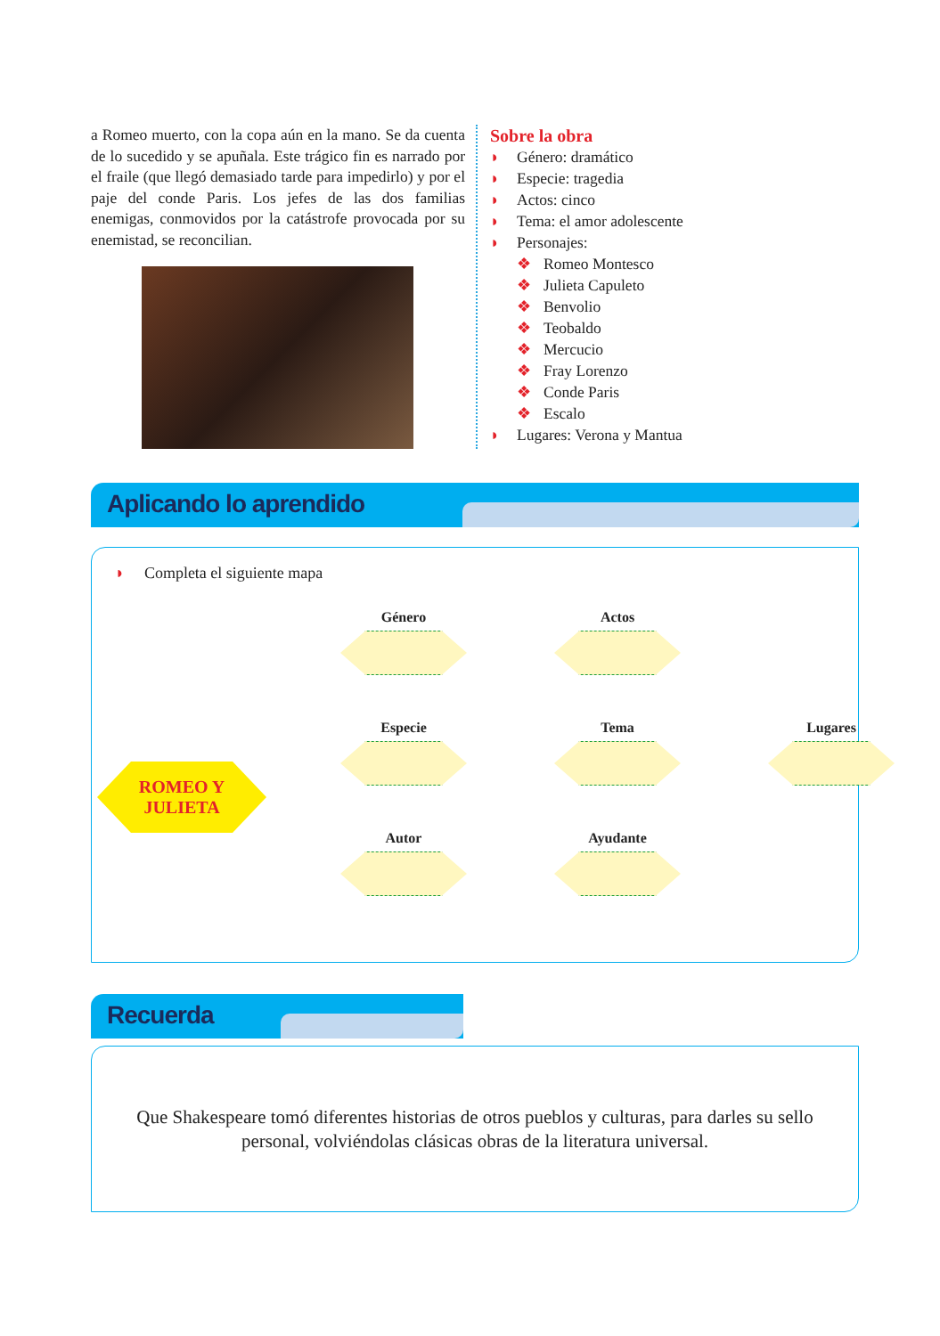a Romeo muerto, con la copa aún en la mano. Se da cuenta de lo sucedido y se apuñala. Este trágico fin es narrado por el fraile (que llegó demasiado tarde para impedirlo) y por el paje del conde Paris. Los jefes de las dos familias enemigas, conmovidos por la catástrofe provocada por su enemistad, se reconcilian.
Sobre la obra
◗ Género: dramático
◗ Especie: tragedia
◗ Actos: cinco
◗ Tema: el amor adolescente
◗ Personajes:
❖ Romeo Montesco
❖ Julieta Capuleto
❖ Benvolio
❖ Teobaldo
❖ Mercucio
❖ Fray Lorenzo
❖ Conde Paris
❖ Escalo
◗ Lugares: Verona y Mantua
Aplicando lo aprendido
◗ Completa el siguiente mapa
ROMEO Y
JULIETA
Género
Actos
Especie
Tema
Lugares
Autor
Ayudante
Recuerda
Que Shakespeare tomó diferentes historias de otros pueblos y culturas, para darles su sello personal, volviéndolas clásicas obras de la literatura universal.